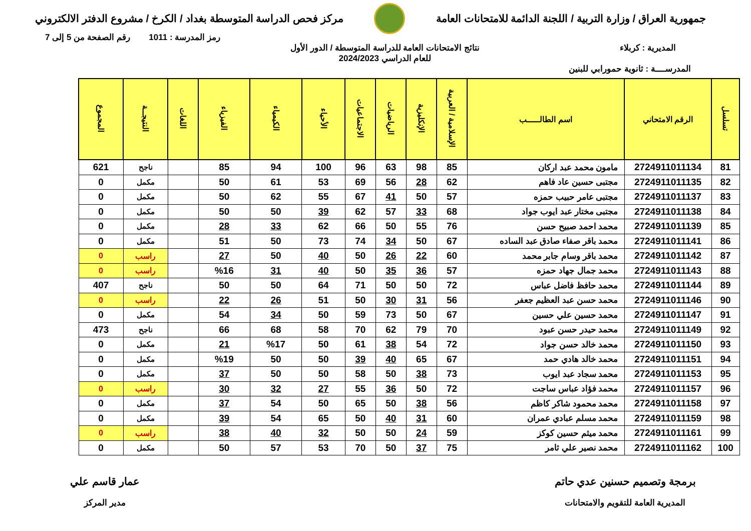جمهورية العراق / وزارة التربية / اللجنة الدائمة للامتحانات العامة
مركز فحص الدراسة المتوسطة بغداد / الكرخ / مشروع الدفتر الالكتروني
رمز المدرسة : 1011 رقم الصفحة من 5 إلى 7
المديرية : كربلاء نتائج الامتحانات العامة للدراسة المتوسطة / الدور الأول
للعام الدراسي 2024/2023
المدرســــة : ثانوية حمورابي للبنين
| تسلسل | الرقم الامتحاني | اسم الطالـــــب | الإسلامية / العربية | الإنكليزية | الرياضيات | الاجتماعيات | الأحياء | الكيمياء | الفيزياء | اللغات | النتيجــة | المجموع |
| --- | --- | --- | --- | --- | --- | --- | --- | --- | --- | --- | --- | --- |
| 81 | 2724911011134 | مامون محمد عبد اركان | 85 | 98 | 63 | 96 | 100 | 94 | 85 | | ناجح | 621 |
| 82 | 2724911011135 | مجتبى حسين عاد فاهم | 62 | 28 | 56 | 69 | 53 | 61 | 50 | | مكمل | 0 |
| 83 | 2724911011137 | مجتبى عامر حبيب حمزه | 57 | 50 | 41 | 67 | 55 | 62 | 50 | | مكمل | 0 |
| 84 | 2724911011138 | مجتبى مختار عبد ايوب جواد | 68 | 33 | 57 | 62 | 39 | 50 | 50 | | مكمل | 0 |
| 85 | 2724911011139 | محمد احمد صبيح حسن | 76 | 55 | 50 | 66 | 62 | 33 | 28 | | مكمل | 0 |
| 86 | 2724911011141 | محمد باقر صفاء صادق عبد الساده | 67 | 50 | 34 | 74 | 73 | 50 | 51 | | مكمل | 0 |
| 87 | 2724911011142 | محمد باقر وسام جابر محمد | 60 | 22 | 26 | 50 | 40 | 50 | 27 | | راسب | 0 |
| 88 | 2724911011143 | محمد جمال جهاد حمزه | 57 | 36 | 35 | 50 | 40 | 31 | %16 | | راسب | 0 |
| 89 | 2724911011144 | محمد حافظ فاضل عباس | 72 | 50 | 50 | 71 | 64 | 50 | 50 | | ناجح | 407 |
| 90 | 2724911011146 | محمد حسن عبد العظيم جعفر | 56 | 31 | 30 | 50 | 51 | 26 | 22 | | راسب | 0 |
| 91 | 2724911011147 | محمد حسين علي حسين | 67 | 50 | 73 | 59 | 50 | 34 | 54 | | مكمل | 0 |
| 92 | 2724911011149 | محمد حيدر حسن عبود | 70 | 79 | 62 | 70 | 58 | 68 | 66 | | ناجح | 473 |
| 93 | 2724911011150 | محمد خالد حسن جواد | 72 | 54 | 38 | 61 | 50 | %17 | 21 | | مكمل | 0 |
| 94 | 2724911011151 | محمد خالد هادي حمد | 67 | 65 | 40 | 39 | 50 | 50 | %19 | | مكمل | 0 |
| 95 | 2724911011153 | محمد سجاد عبد ايوب | 73 | 38 | 50 | 58 | 50 | 50 | 37 | | مكمل | 0 |
| 96 | 2724911011157 | محمد فؤاد عباس ساجت | 72 | 50 | 36 | 55 | 27 | 32 | 30 | | راسب | 0 |
| 97 | 2724911011158 | محمد محمود شاكر كاظم | 56 | 38 | 50 | 65 | 50 | 54 | 37 | | مكمل | 0 |
| 98 | 2724911011159 | محمد مسلم عبادي عمران | 60 | 31 | 40 | 50 | 65 | 54 | 39 | | مكمل | 0 |
| 99 | 2724911011161 | محمد ميثم حسين كوكز | 59 | 24 | 50 | 50 | 32 | 40 | 38 | | راسب | 0 |
| 100 | 2724911011162 | محمد نصير علي ثامر | 75 | 37 | 50 | 70 | 53 | 57 | 50 | | مكمل | 0 |
برمجة وتصميم حسنين عدي حاتم
المديرية العامة للتقويم والامتحانات
عمار قاسم علي
مدير المركز